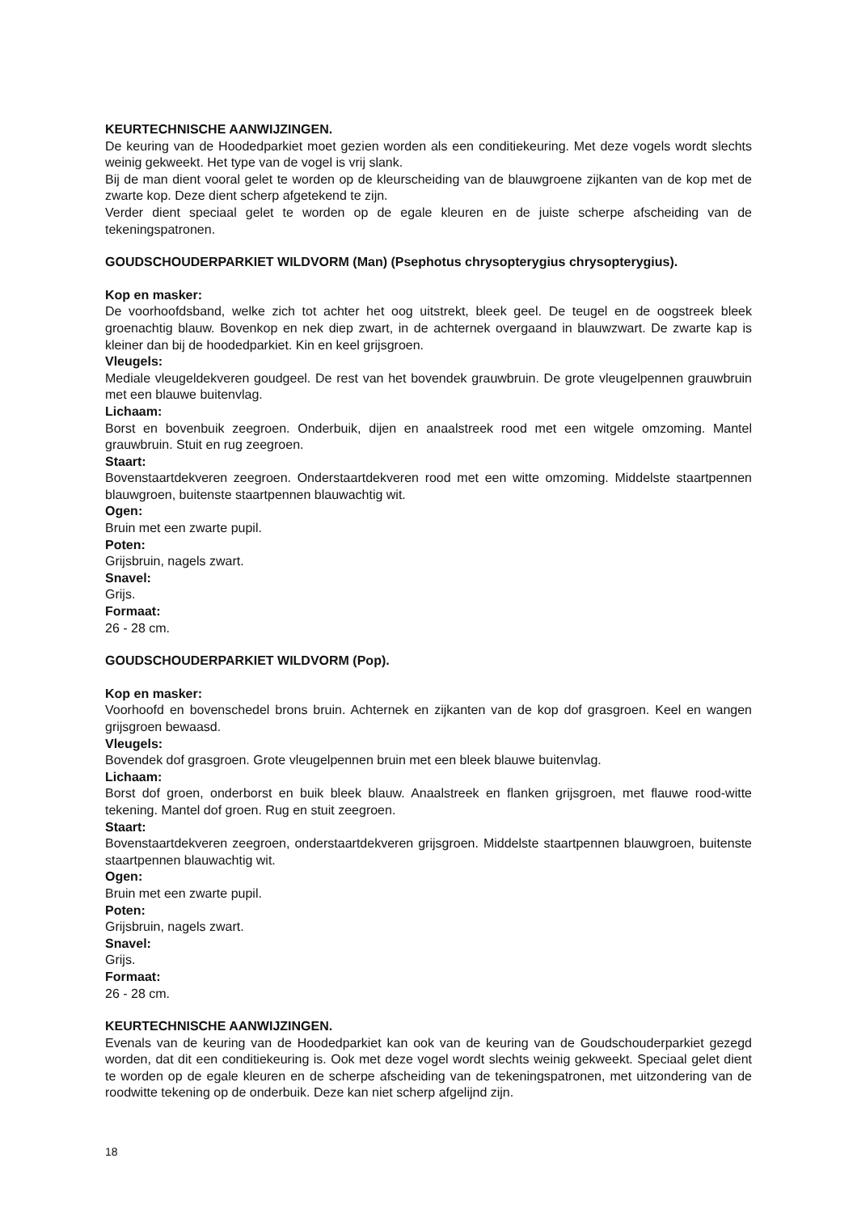KEURTECHNISCHE AANWIJZINGEN.
De keuring van de Hoodedparkiet moet gezien worden als een conditiekeuring. Met deze vogels wordt slechts weinig gekweekt. Het type van de vogel is vrij slank.
Bij de man dient vooral gelet te worden op de kleurscheiding van de blauwgroene zijkanten van de kop met de zwarte kop. Deze dient scherp afgetekend te zijn.
Verder dient speciaal gelet te worden op de egale kleuren en de juiste scherpe afscheiding van de tekeningspatronen.
GOUDSCHOUDERPARKIET WILDVORM (Man) (Psephotus chrysopterygius chrysopterygius).
Kop en masker:
De voorhoofdsband, welke zich tot achter het oog uitstrekt, bleek geel. De teugel en de oogstreek bleek groenachtig blauw. Bovenkop en nek diep zwart, in de achternek overgaand in blauwzwart. De zwarte kap is kleiner dan bij de hoodedparkiet. Kin en keel grijsgroen.
Vleugels:
Mediale vleugeldekveren goudgeel. De rest van het bovendek grauwbruin. De grote vleugelpennen grauwbruin met een blauwe buitenvlag.
Lichaam:
Borst en bovenbuik zeegroen. Onderbuik, dijen en anaalstreek rood met een witgele omzoming. Mantel grauwbruin. Stuit en rug zeegroen.
Staart:
Bovenstaartdekveren zeegroen. Onderstaartdekveren rood met een witte omzoming. Middelste staartpennen blauwgroen, buitenste staartpennen blauwachtig wit.
Ogen:
Bruin met een zwarte pupil.
Poten:
Grijsbruin, nagels zwart.
Snavel:
Grijs.
Formaat:
26 - 28 cm.
GOUDSCHOUDERPARKIET WILDVORM (Pop).
Kop en masker:
Voorhoofd en bovenschedel brons bruin. Achternek en zijkanten van de kop dof grasgroen. Keel en wangen grijsgroen bewaasd.
Vleugels:
Bovendek dof grasgroen. Grote vleugelpennen bruin met een bleek blauwe buitenvlag.
Lichaam:
Borst dof groen, onderborst en buik bleek blauw. Anaalstreek en flanken grijsgroen, met flauwe rood-witte tekening. Mantel dof groen. Rug en stuit zeegroen.
Staart:
Bovenstaartdekveren zeegroen, onderstaartdekveren grijsgroen. Middelste staartpennen blauwgroen, buitenste staartpennen blauwachtig wit.
Ogen:
Bruin met een zwarte pupil.
Poten:
Grijsbruin, nagels zwart.
Snavel:
Grijs.
Formaat:
26 - 28 cm.
KEURTECHNISCHE AANWIJZINGEN.
Evenals van de keuring van de Hoodedparkiet kan ook van de keuring van de Goudschouderparkiet gezegd worden, dat dit een conditiekeuring is. Ook met deze vogel wordt slechts weinig gekweekt. Speciaal gelet dient te worden op de egale kleuren en de scherpe afscheiding van de tekeningspatronen, met uitzondering van de roodwitte tekening op de onderbuik. Deze kan niet scherp afgelijnd zijn.
18